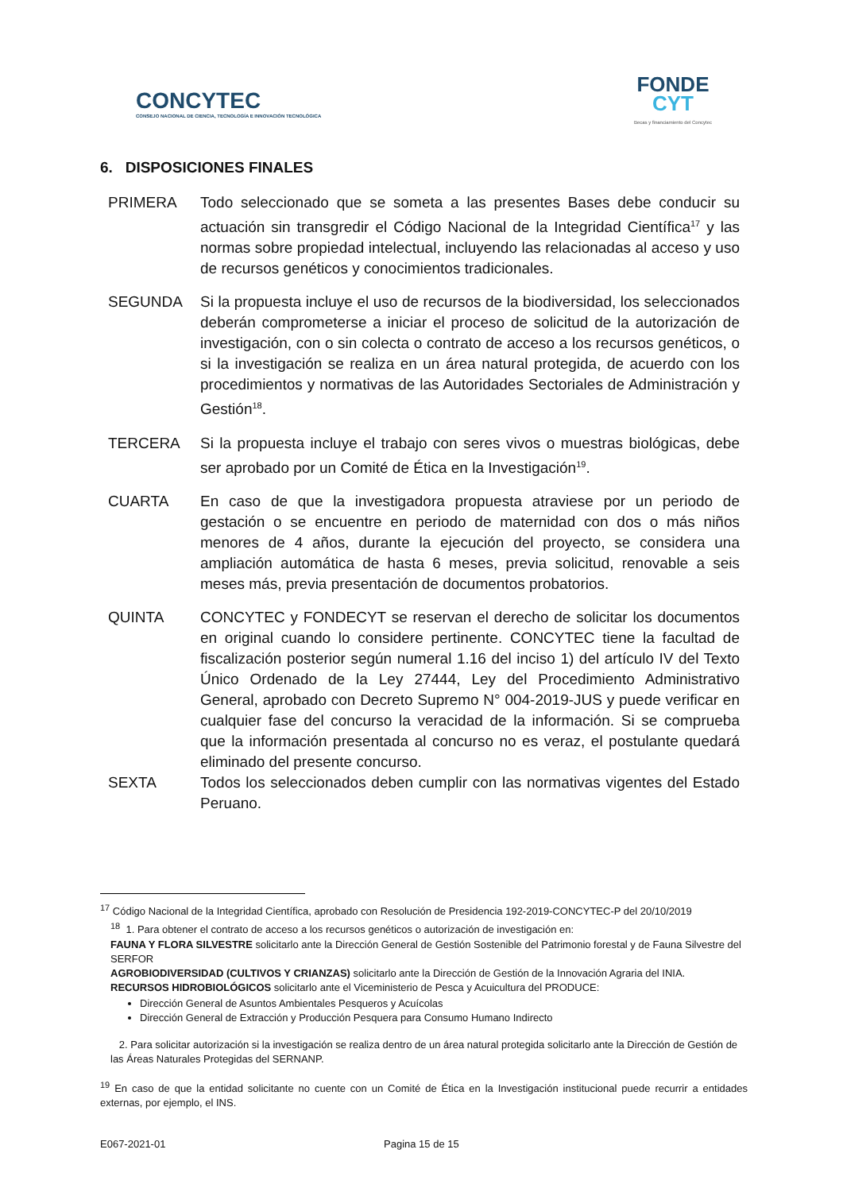CONCYTEC
CONSEJO NACIONAL DE CIENCIA, TECNOLOGÍA E INNOVACIÓN TECNOLÓGICA
FONDE
CYT
Becas y financiamiento del Concytec
6. DISPOSICIONES FINALES
PRIMERA Todo seleccionado que se someta a las presentes Bases debe conducir su actuación sin transgredir el Código Nacional de la Integridad Científica<sup>17</sup> y las normas sobre propiedad intelectual, incluyendo las relacionadas al acceso y uso de recursos genéticos y conocimientos tradicionales.
SEGUNDA Si la propuesta incluye el uso de recursos de la biodiversidad, los seleccionados deberán comprometerse a iniciar el proceso de solicitud de la autorización de investigación, con o sin colecta o contrato de acceso a los recursos genéticos, o si la investigación se realiza en un área natural protegida, de acuerdo con los procedimientos y normativas de las Autoridades Sectoriales de Administración y Gestión<sup>18</sup>.
TERCERA Si la propuesta incluye el trabajo con seres vivos o muestras biológicas, debe ser aprobado por un Comité de Ética en la Investigación<sup>19</sup>.
CUARTA En caso de que la investigadora propuesta atraviese por un periodo de gestación o se encuentre en periodo de maternidad con dos o más niños menores de 4 años, durante la ejecución del proyecto, se considera una ampliación automática de hasta 6 meses, previa solicitud, renovable a seis meses más, previa presentación de documentos probatorios.
QUINTA CONCYTEC y FONDECYT se reservan el derecho de solicitar los documentos en original cuando lo considere pertinente. CONCYTEC tiene la facultad de fiscalización posterior según numeral 1.16 del inciso 1) del artículo IV del Texto Único Ordenado de la Ley 27444, Ley del Procedimiento Administrativo General, aprobado con Decreto Supremo N° 004-2019-JUS y puede verificar en cualquier fase del concurso la veracidad de la información. Si se comprueba que la información presentada al concurso no es veraz, el postulante quedará eliminado del presente concurso.
SEXTA Todos los seleccionados deben cumplir con las normativas vigentes del Estado Peruano.
<sup>17</sup> Código Nacional de la Integridad Científica, aprobado con Resolución de Presidencia 192-2019-CONCYTEC-P del 20/10/2019
<sup>18</sup> 1. Para obtener el contrato de acceso a los recursos genéticos o autorización de investigación en:
FAUNA Y FLORA SILVESTRE solicitarlo ante la Dirección General de Gestión Sostenible del Patrimonio forestal y de Fauna Silvestre del SERFOR
AGROBIODIVERSIDAD (CULTIVOS Y CRIANZAS) solicitarlo ante la Dirección de Gestión de la Innovación Agraria del INIA.
RECURSOS HIDROBIOLÓGICOS solicitarlo ante el Viceministerio de Pesca y Acuicultura del PRODUCE:
Dirección General de Asuntos Ambientales Pesqueros y Acuícolas
Dirección General de Extracción y Producción Pesquera para Consumo Humano Indirecto
2. Para solicitar autorización si la investigación se realiza dentro de un área natural protegida solicitarlo ante la Dirección de Gestión de las Áreas Naturales Protegidas del SERNANP.
<sup>19</sup> En caso de que la entidad solicitante no cuente con un Comité de Ética en la Investigación institucional puede recurrir a entidades externas, por ejemplo, el INS.
E067-2021-01 Pagina 15 de 15